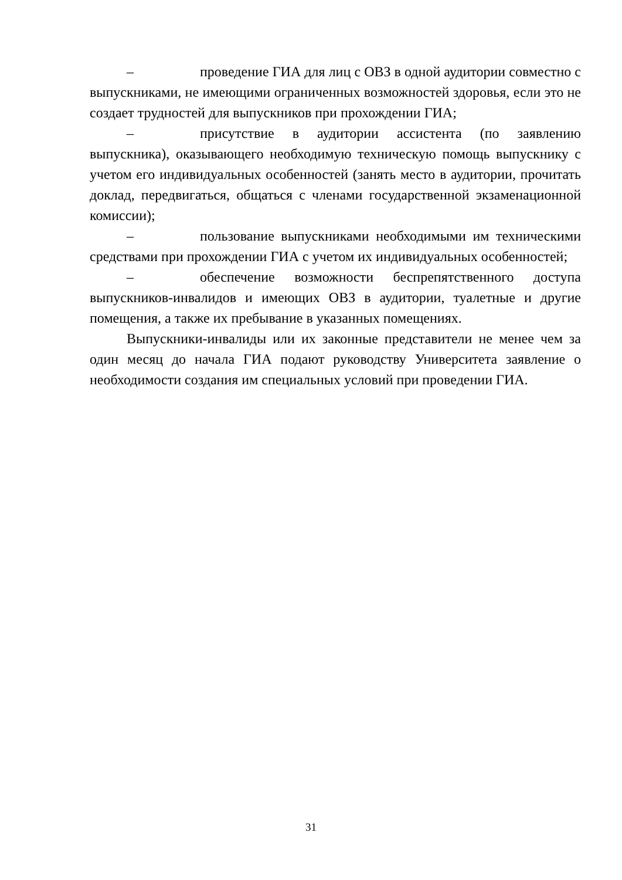– проведение ГИА для лиц с ОВЗ в одной аудитории совместно с выпускниками, не имеющими ограниченных возможностей здоровья, если это не создает трудностей для выпускников при прохождении ГИА;
– присутствие в аудитории ассистента (по заявлению выпускника), оказывающего необходимую техническую помощь выпускнику с учетом его индивидуальных особенностей (занять место в аудитории, прочитать доклад, передвигаться, общаться с членами государственной экзаменационной комиссии);
– пользование выпускниками необходимыми им техническими средствами при прохождении ГИА с учетом их индивидуальных особенностей;
– обеспечение возможности беспрепятственного доступа выпускников-инвалидов и имеющих ОВЗ в аудитории, туалетные и другие помещения, а также их пребывание в указанных помещениях.
Выпускники-инвалиды или их законные представители не менее чем за один месяц до начала ГИА подают руководству Университета заявление о необходимости создания им специальных условий при проведении ГИА.
31